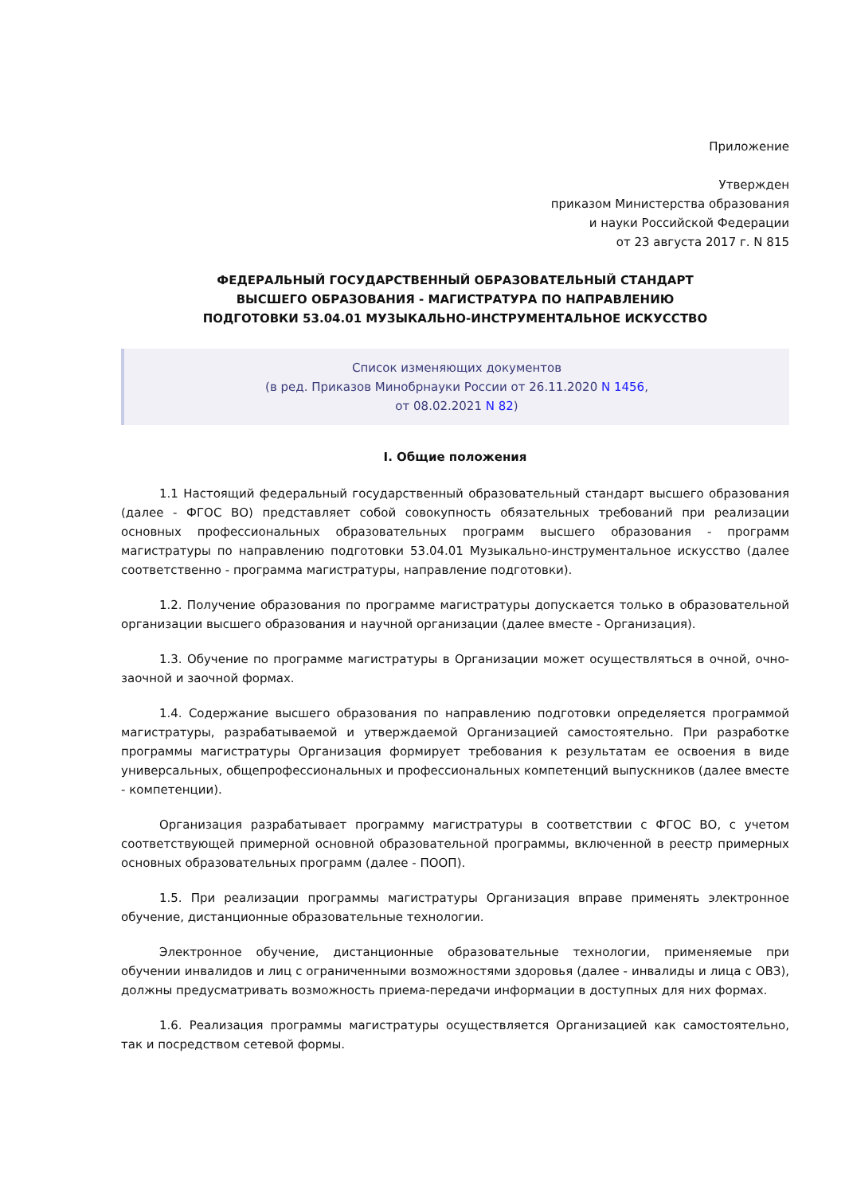Приложение
Утвержден
приказом Министерства образования
и науки Российской Федерации
от 23 августа 2017 г. N 815
ФЕДЕРАЛЬНЫЙ ГОСУДАРСТВЕННЫЙ ОБРАЗОВАТЕЛЬНЫЙ СТАНДАРТ
ВЫСШЕГО ОБРАЗОВАНИЯ - МАГИСТРАТУРА ПО НАПРАВЛЕНИЮ
ПОДГОТОВКИ 53.04.01 МУЗЫКАЛЬНО-ИНСТРУМЕНТАЛЬНОЕ ИСКУССТВО
Список изменяющих документов
(в ред. Приказов Минобрнауки России от 26.11.2020 N 1456,
от 08.02.2021 N 82)
I. Общие положения
1.1 Настоящий федеральный государственный образовательный стандарт высшего образования (далее - ФГОС ВО) представляет собой совокупность обязательных требований при реализации основных профессиональных образовательных программ высшего образования - программ магистратуры по направлению подготовки 53.04.01 Музыкально-инструментальное искусство (далее соответственно - программа магистратуры, направление подготовки).
1.2. Получение образования по программе магистратуры допускается только в образовательной организации высшего образования и научной организации (далее вместе - Организация).
1.3. Обучение по программе магистратуры в Организации может осуществляться в очной, очно-заочной и заочной формах.
1.4. Содержание высшего образования по направлению подготовки определяется программой магистратуры, разрабатываемой и утверждаемой Организацией самостоятельно. При разработке программы магистратуры Организация формирует требования к результатам ее освоения в виде универсальных, общепрофессиональных и профессиональных компетенций выпускников (далее вместе - компетенции).
Организация разрабатывает программу магистратуры в соответствии с ФГОС ВО, с учетом соответствующей примерной основной образовательной программы, включенной в реестр примерных основных образовательных программ (далее - ПООП).
1.5. При реализации программы магистратуры Организация вправе применять электронное обучение, дистанционные образовательные технологии.
Электронное обучение, дистанционные образовательные технологии, применяемые при обучении инвалидов и лиц с ограниченными возможностями здоровья (далее - инвалиды и лица с ОВЗ), должны предусматривать возможность приема-передачи информации в доступных для них формах.
1.6. Реализация программы магистратуры осуществляется Организацией как самостоятельно, так и посредством сетевой формы.